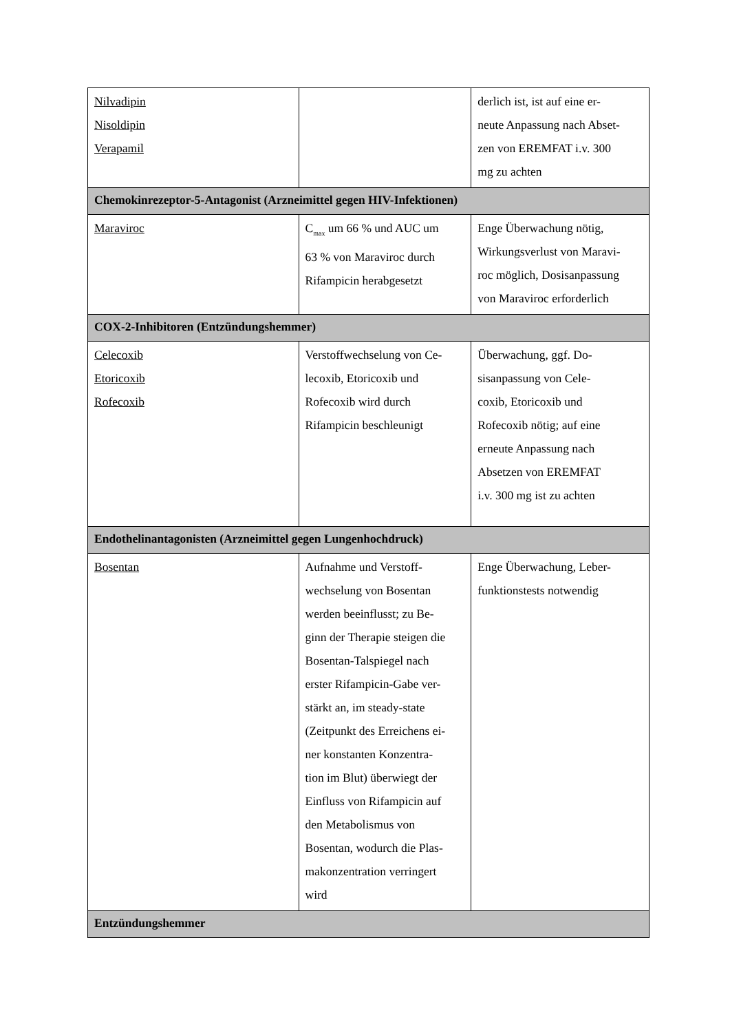| Nilvadipin Nisoldipin Verapamil | | derlich ist, ist auf eine er- neute Anpassung nach Abset- zen von EREMFAT i.v. 300 mg zu achten |
| Chemokinrezeptor-5-Antagonist (Arzneimittel gegen HIV-Infektionen) | | |
| Maraviroc | C<sub>max</sub> um 66 % und AUC um 63 % von Maraviroc durch Rifampicin herabgesetzt | Enge Überwachung nötig, Wirkungsverlust von Maravi- roc möglich, Dosisanpassung von Maraviroc erforderlich |
| COX-2-Inhibitoren (Entzündungshemmer) | | |
| Celecoxib Etoricoxib Rofecoxib | Verstoffwechselung von Ce- lecoxib, Etoricoxib und Rofecoxib wird durch Rifampicin beschleunigt | Überwachung, ggf. Do- sisanpassung von Cele- coxib, Etoricoxib und Rofecoxib nötig; auf eine erneute Anpassung nach Absetzen von EREMFAT i.v. 300 mg ist zu achten |
| Endothelinantagonisten (Arzneimittel gegen Lungenhochdruck) | | |
| Bosentan | Aufnahme und Verstoff- wechselung von Bosentan werden beeinflusst; zu Be- ginn der Therapie steigen die Bosentan-Talspiegel nach erster Rifampicin-Gabe ver- stärkt an, im steady-state (Zeitpunkt des Erreichens ei- ner konstanten Konzentra- tion im Blut) überwiegt der Einfluss von Rifampicin auf den Metabolismus von Bosentan, wodurch die Plas- makonzentration verringert wird | Enge Überwachung, Leber- funktionstests notwendig |
| Entzündungshemmer | | |